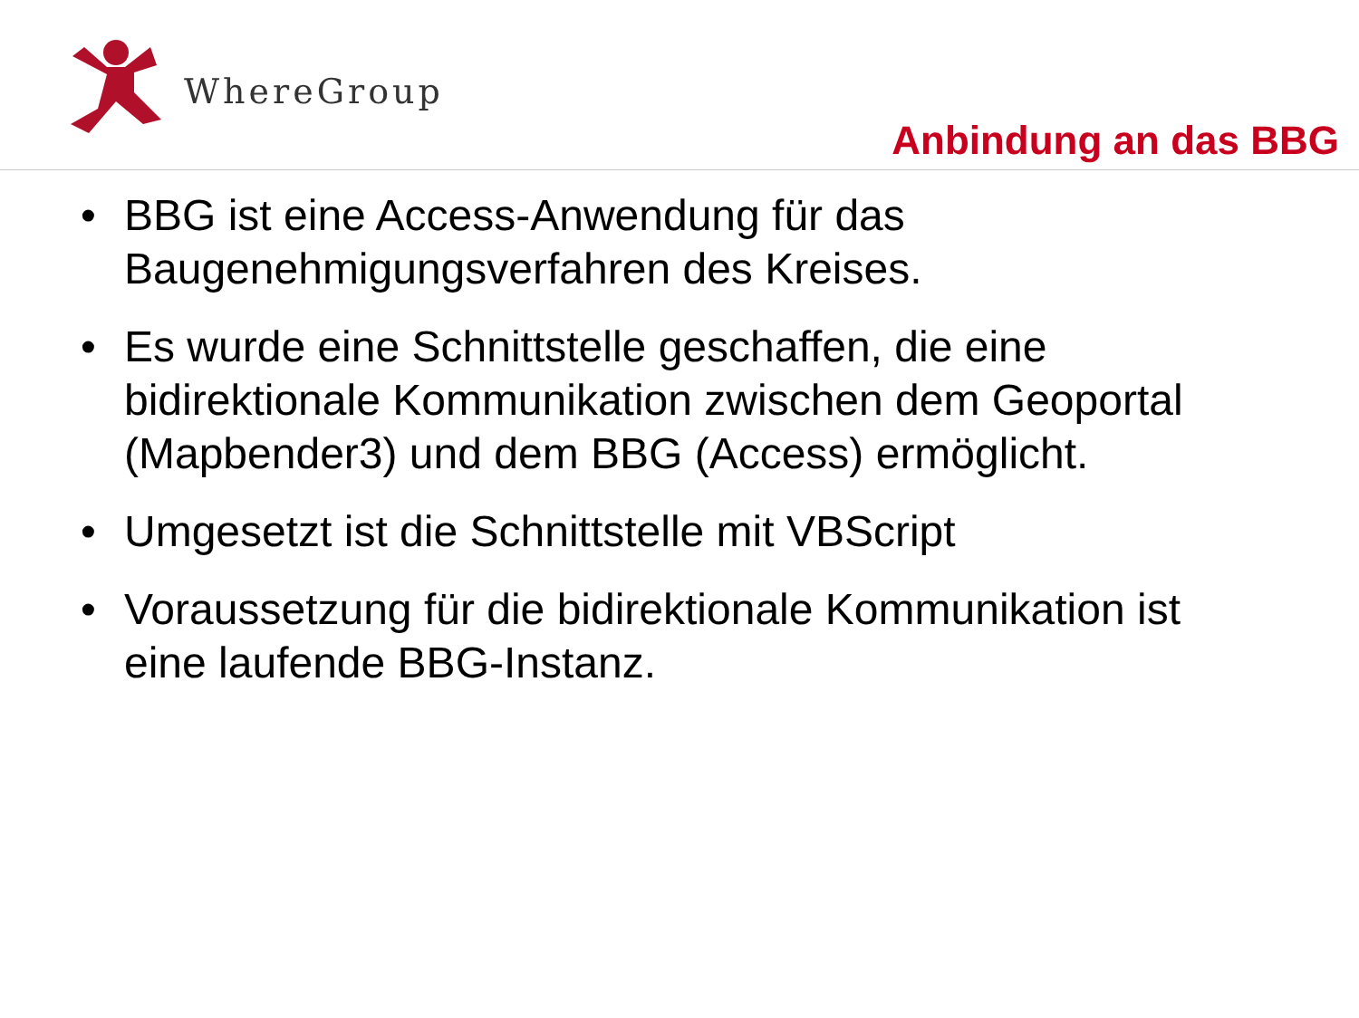WhereGroup
Anbindung an das BBG
• BBG ist eine Access-Anwendung für das Baugenehmigungsverfahren des Kreises.
• Es wurde eine Schnittstelle geschaffen, die eine bidirektionale Kommunikation zwischen dem Geoportal (Mapbender3) und dem BBG (Access) ermöglicht.
• Umgesetzt ist die Schnittstelle mit VBScript
• Voraussetzung für die bidirektionale Kommunikation ist eine laufende BBG-Instanz.